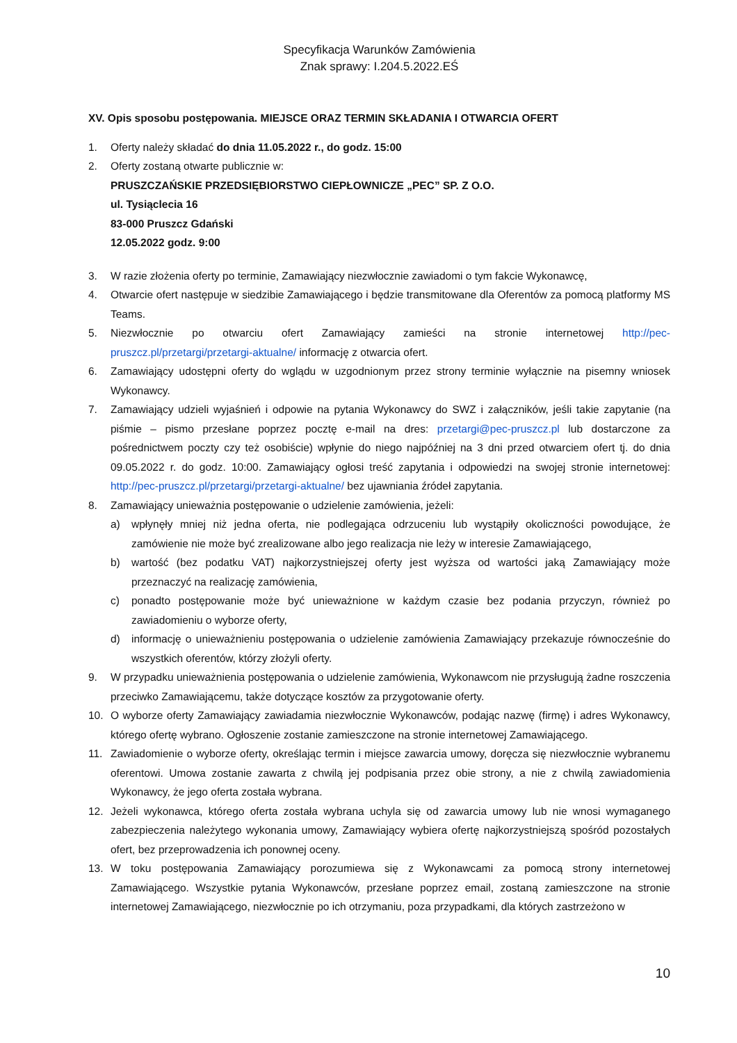Specyfikacja Warunków Zamówienia
Znak sprawy: I.204.5.2022.EŚ
XV. Opis sposobu postępowania. MIEJSCE ORAZ TERMIN SKŁADANIA I OTWARCIA OFERT
1. Oferty należy składać do dnia 11.05.2022 r., do godz. 15:00
2. Oferty zostaną otwarte publicznie w:
PRUSZCZAŃSKIE PRZEDSIĘBIORSTWO CIEPŁOWNICZE „PEC” SP. Z O.O.
ul. Tysiąclecia 16
83-000 Pruszcz Gdański
12.05.2022 godz. 9:00
3. W razie złożenia oferty po terminie, Zamawiający niezwłocznie zawiadomi o tym fakcie Wykonawcę,
4. Otwarcie ofert następuje w siedzibie Zamawiającego i będzie transmitowane dla Oferentów za pomocą platformy MS Teams.
5. Niezwłocznie po otwarciu ofert Zamawiający zamieści na stronie internetowej http://pec-pruszcz.pl/przetargi/przetargi-aktualne/ informację z otwarcia ofert.
6. Zamawiający udostępni oferty do wglądu w uzgodnionym przez strony terminie wyłącznie na pisemny wniosek Wykonawcy.
7. Zamawiający udzieli wyjaśnień i odpowie na pytania Wykonawcy do SWZ i załączników, jeśli takie zapytanie (na piśmie – pismo przesłane poprzez pocztę e-mail na dres: przetargi@pec-pruszcz.pl lub dostarczone za pośrednictwem poczty czy też osobiście) wpłynie do niego najpóźniej na 3 dni przed otwarciem ofert tj. do dnia 09.05.2022 r. do godz. 10:00. Zamawiający ogłosi treść zapytania i odpowiedzi na swojej stronie internetowej: http://pec-pruszcz.pl/przetargi/przetargi-aktualne/ bez ujawniania źródeł zapytania.
8. Zamawiający unieważnia postępowanie o udzielenie zamówienia, jeżeli:
a) wpłynęły mniej niż jedna oferta, nie podlegająca odrzuceniu lub wystąpiły okoliczności powodujące, że zamówienie nie może być zrealizowane albo jego realizacja nie leży w interesie Zamawiającego,
b) wartość (bez podatku VAT) najkorzystniejszej oferty jest wyższa od wartości jaką Zamawiający może przeznaczyć na realizację zamówienia,
c) ponadto postępowanie może być unieważnione w każdym czasie bez podania przyczyn, również po zawiadomieniu o wyborze oferty,
d) informację o unieważnieniu postępowania o udzielenie zamówienia Zamawiający przekazuje równocześnie do wszystkich oferentów, którzy złożyli oferty.
9. W przypadku unieważnienia postępowania o udzielenie zamówienia, Wykonawcom nie przysługują żadne roszczenia przeciwko Zamawiającemu, także dotyczące kosztów za przygotowanie oferty.
10. O wyborze oferty Zamawiający zawiadamia niezwłocznie Wykonawców, podając nazwę (firmę) i adres Wykonawcy, którego ofertę wybrano. Ogłoszenie zostanie zamieszczone na stronie internetowej Zamawiającego.
11. Zawiadomienie o wyborze oferty, określając termin i miejsce zawarcia umowy, doręcza się niezwłocznie wybranemu oferentowi. Umowa zostanie zawarta z chwilą jej podpisania przez obie strony, a nie z chwilą zawiadomienia Wykonawcy, że jego oferta została wybrana.
12. Jeżeli wykonawca, którego oferta została wybrana uchyla się od zawarcia umowy lub nie wnosi wymaganego zabezpieczenia należytego wykonania umowy, Zamawiający wybiera ofertę najkorzystniejszą spośród pozostałych ofert, bez przeprowadzenia ich ponownej oceny.
13. W toku postępowania Zamawiający porozumiewa się z Wykonawcami za pomocą strony internetowej Zamawiającego. Wszystkie pytania Wykonawców, przesłane poprzez email, zostaną zamieszczone na stronie internetowej Zamawiającego, niezwłocznie po ich otrzymaniu, poza przypadkami, dla których zastrzeżono w
10